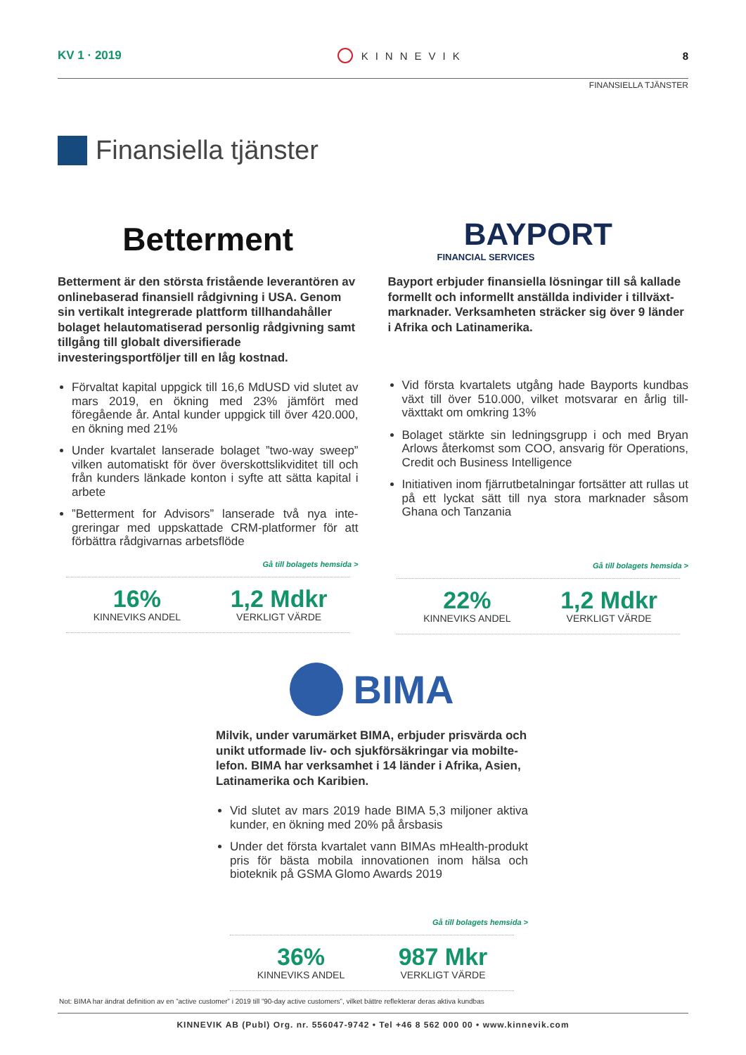KV 1 · 2019 KINNEVIK 8
FINANSIELLA TJÄNSTER
Finansiella tjänster
Betterment
Betterment är den största fristående leverantören av onlinebaserad finansiell rådgivning i USA. Genom sin vertikalt integrerade plattform tillhandahåller bolaget helautomatiserad personlig rådgivning samt tillgång till globalt diversifierade investeringsportföljer till en låg kostnad.
Förvaltat kapital uppgick till 16,6 MdUSD vid slutet av mars 2019, en ökning med 23% jämfört med föregående år. Antal kunder uppgick till över 420.000, en ökning med 21%
Under kvartalet lanserade bolaget ”two-way sweep” vilken automatiskt för över överskottslikvid­itet till och från kunders länkade konton i syfte att sätta kapital i arbete
”Betterment for Advisors” lanserade två nya inte­greringar med uppskattade CRM-platformer för att förbättra rådgivarnas arbetsflöde
Gå till bolagets hemsida >
16%
KINNEVIKS ANDEL
1,2 Mdkr
VERKLIGT VÄRDE
BAYPORT
FINANCIAL SERVICES
Bayport erbjuder finansiella lösningar till så kallade formellt och informellt anställda individer i tillväxt­marknader. Verksamheten sträcker sig över 9 länder i Afrika och Latinamerika.
Vid första kvartalets utgång hade Bayports kundbas växt till över 510.000, vilket motsvarar en årlig till­växttakt om omkring 13%
Bolaget stärkte sin ledningsgrupp i och med Bryan Arlows återkomst som COO, ansvarig för Opera­tions, Credit och Business Intelligence
Initiativen inom fjärrutbetalningar fortsätter att rullas ut på ett lyckat sätt till nya stora marknader såsom Ghana och Tanzania
Gå till bolagets hemsida >
22%
KINNEVIKS ANDEL
1,2 Mdkr
VERKLIGT VÄRDE
BIMA
Milvik, under varumärket BIMA, erbjuder prisvärda och unikt utformade liv- och sjukförsäkringar via mobilte­lefon. BIMA har verksamhet i 14 länder i Afrika, Asien, Latinamerika och Karibien.
Vid slutet av mars 2019 hade BIMA 5,3 miljoner aktiva kunder, en ökning med 20% på årsbasis
Under det första kvartalet vann BIMAs mHealth-produkt pris för bästa mobila innovationen inom hälsa och bioteknik på GSMA Glomo Awards 2019
Gå till bolagets hemsida >
36%
KINNEVIKS ANDEL
987 Mkr
VERKLIGT VÄRDE
Not: BIMA har ändrat definition av en ”active customer” i 2019 till ”90-day active customers”, vilket bättre reflekterar deras aktiva kundbas
KINNEVIK AB (Publ) Org. nr. 556047-9742 • Tel +46 8 562 000 00 • www.kinnevik.com